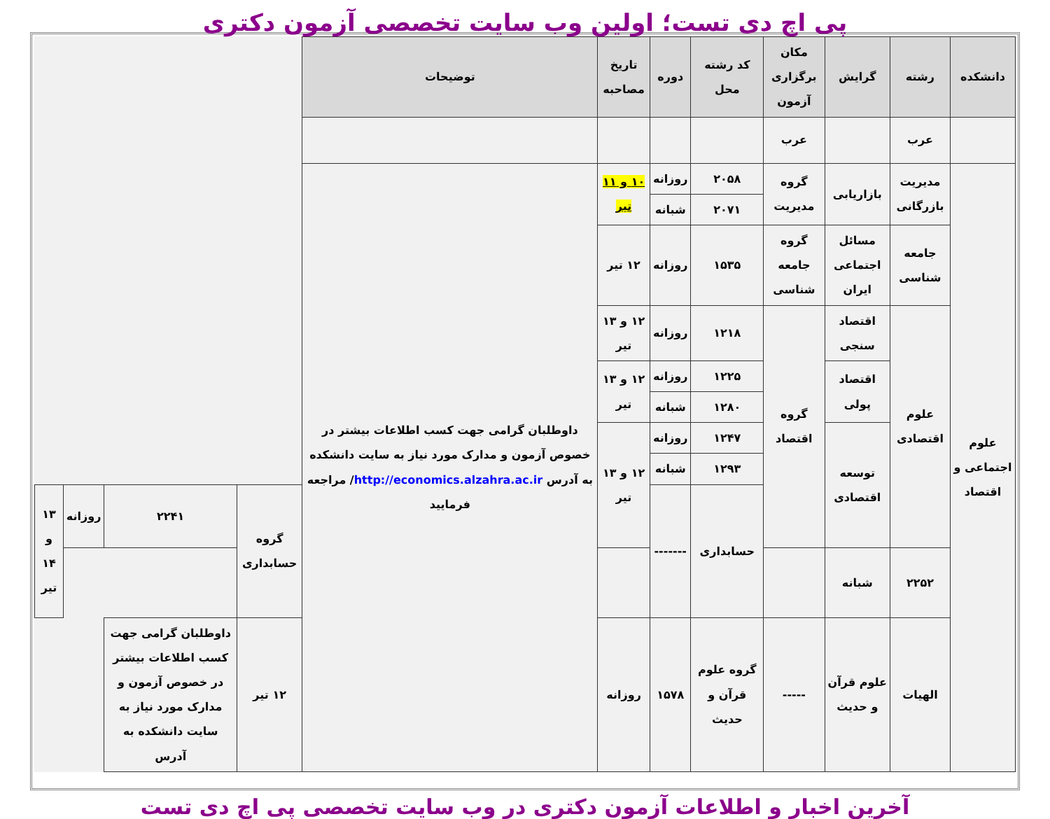پی اچ دی تست؛ اولین وب سایت تخصصی آزمون دکتری
| دانشکده | رشته | گرایش | مکان برگزاری آزمون | کد رشته محل | دوره | تاریخ مصاحبه | توضیحات | | | | |
| --- | --- | --- | --- | --- | --- | --- | --- | --- | --- | --- | --- |
| | عرب | | عرب | | | | | | | | |
| علوم اجتماعی و اقتصاد | مدیریت بازرگانی | بازاریابی | گروه مدیریت | ۲۰۵۸ | روزانه | ۱۰ و ۱۱ تیر | داوطلبان گرامی جهت کسب اطلاعات بیشتر در خصوص آزمون و مدارک مورد نیاز به سایت دانشکده به آدرس http://economics.alzahra.ac.ir / مراجعه فرمایید | | | | |
| | | | | ۲۰۷۱ | شبانه | | | | | | |
| | جامعه شناسی | مسائل اجتماعی ایران | گروه جامعه شناسی | ۱۵۳۵ | روزانه | ۱۲ تیر | | | | | |
| | علوم اقتصادی | اقتصاد سنجی | گروه اقتصاد | ۱۲۱۸ | روزانه | ۱۲ و ۱۳ تیر | | | | | |
| | | اقتصاد پولی | | ۱۲۲۵ | روزانه | ۱۲ و ۱۳ تیر | | | | | |
| | | | | ۱۲۸۰ | شبانه | | | | | | |
| | | توسعه اقتصادی | | ۱۲۴۷ | روزانه | ۱۲ و ۱۳ تیر | | | | | |
| | | | | ۱۲۹۳ | شبانه | | | | | | |
| | | | | حسابداری | ------- | | | گروه حسابداری | ۲۲۴۱ | روزانه | ۱۳ و ۱۴ تیر |
| | ۲۲۵۲ | شبانه | | | | | | | | | |
| | الهیات | علوم قرآن و حدیث | ----- | گروه علوم قرآن و حدیث | ۱۵۷۸ | روزانه | | ۱۲ تیر | داوطلبان گرامی جهت کسب اطلاعات بیشتر در خصوص آزمون و مدارک مورد نیاز به سایت دانشکده به آدرس | | |
آخرین اخبار و اطلاعات آزمون دکتری در وب سایت تخصصی پی اچ دی تست